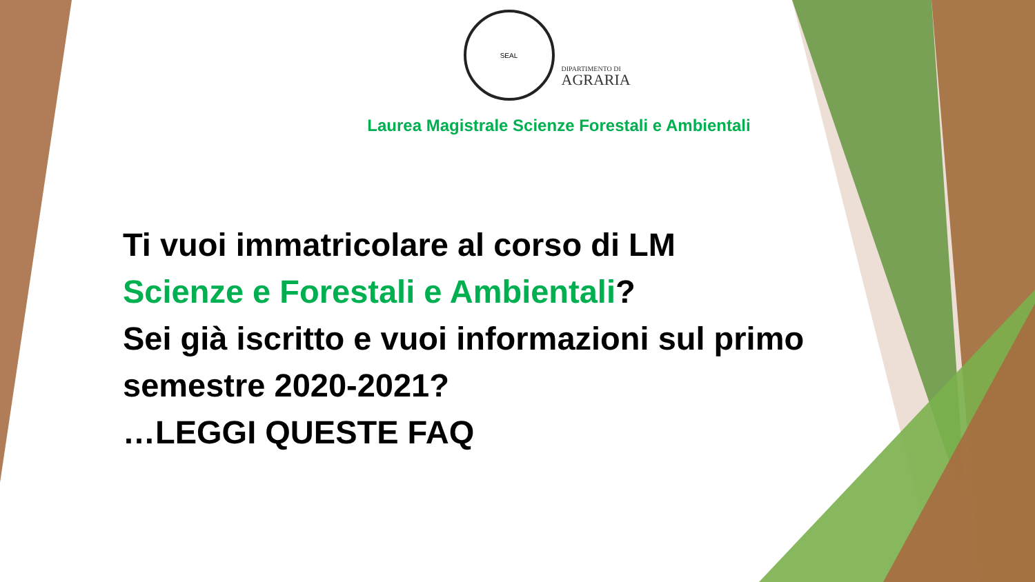SEAL
DIPARTIMENTO DI
AGRARIA
Laurea Magistrale Scienze Forestali e Ambientali
Ti vuoi immatricolare al corso di LM
Scienze e Forestali e Ambientali?
Sei già iscritto e vuoi informazioni sul primo
semestre 2020-2021?
…LEGGI QUESTE FAQ